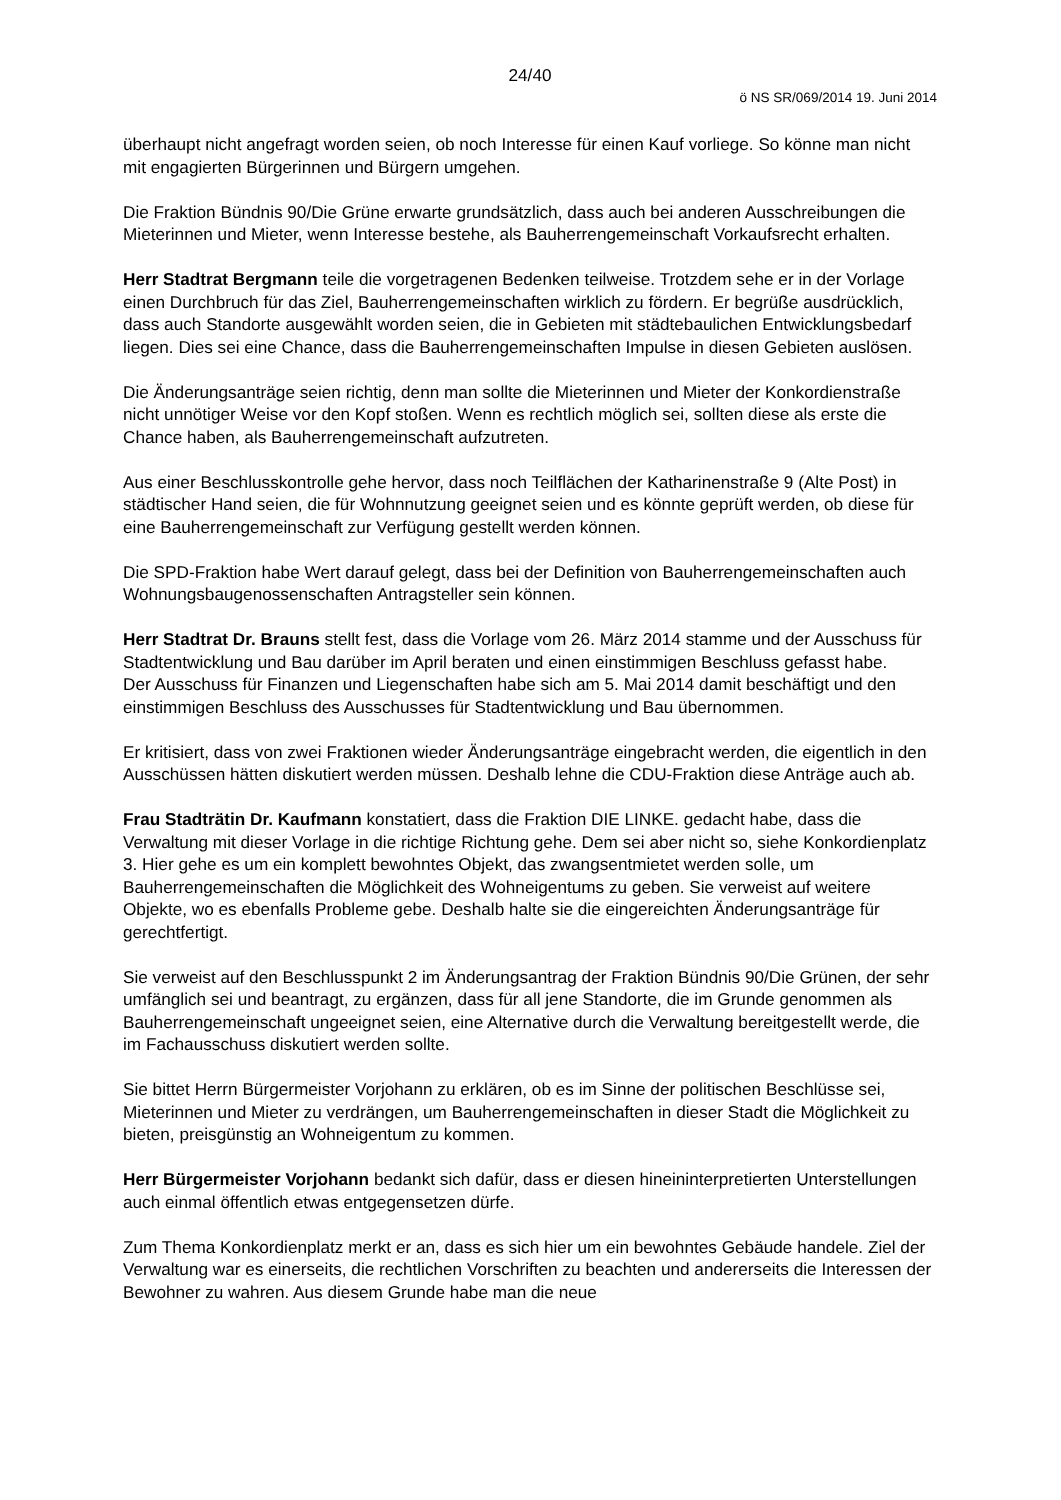24/40
ö NS SR/069/2014 19. Juni 2014
überhaupt nicht angefragt worden seien, ob noch Interesse für einen Kauf vorliege. So könne man nicht mit engagierten Bürgerinnen und Bürgern umgehen.
Die Fraktion Bündnis 90/Die Grüne erwarte grundsätzlich, dass auch bei anderen Ausschreibungen die Mieterinnen und Mieter, wenn Interesse bestehe, als Bauherrengemeinschaft Vorkaufsrecht erhalten.
Herr Stadtrat Bergmann teile die vorgetragenen Bedenken teilweise. Trotzdem sehe er in der Vorlage einen Durchbruch für das Ziel, Bauherrengemeinschaften wirklich zu fördern. Er begrüße ausdrücklich, dass auch Standorte ausgewählt worden seien, die in Gebieten mit städtebaulichen Entwicklungsbedarf liegen. Dies sei eine Chance, dass die Bauherrengemeinschaften Impulse in diesen Gebieten auslösen.
Die Änderungsanträge seien richtig, denn man sollte die Mieterinnen und Mieter der Konkordienstraße nicht unnötiger Weise vor den Kopf stoßen. Wenn es rechtlich möglich sei, sollten diese als erste die Chance haben, als Bauherrengemeinschaft aufzutreten.
Aus einer Beschlusskontrolle gehe hervor, dass noch Teilflächen der Katharinenstraße 9 (Alte Post) in städtischer Hand seien, die für Wohnnutzung geeignet seien und es könnte geprüft werden, ob diese für eine Bauherrengemeinschaft zur Verfügung gestellt werden können.
Die SPD-Fraktion habe Wert darauf gelegt, dass bei der Definition von Bauherrengemeinschaften auch Wohnungsbaugenossenschaften Antragsteller sein können.
Herr Stadtrat Dr. Brauns stellt fest, dass die Vorlage vom 26. März 2014 stamme und der Ausschuss für Stadtentwicklung und Bau darüber im April beraten und einen einstimmigen Beschluss gefasst habe.
Der Ausschuss für Finanzen und Liegenschaften habe sich am 5. Mai 2014 damit beschäftigt und den einstimmigen Beschluss des Ausschusses für Stadtentwicklung und Bau übernommen.
Er kritisiert, dass von zwei Fraktionen wieder Änderungsanträge eingebracht werden, die eigentlich in den Ausschüssen hätten diskutiert werden müssen. Deshalb lehne die CDU-Fraktion diese Anträge auch ab.
Frau Stadträtin Dr. Kaufmann konstatiert, dass die Fraktion DIE LINKE. gedacht habe, dass die Verwaltung mit dieser Vorlage in die richtige Richtung gehe. Dem sei aber nicht so, siehe Konkordienplatz 3. Hier gehe es um ein komplett bewohntes Objekt, das zwangsentmietet werden solle, um Bauherrengemeinschaften die Möglichkeit des Wohneigentums zu geben. Sie verweist auf weitere Objekte, wo es ebenfalls Probleme gebe. Deshalb halte sie die eingereichten Änderungsanträge für gerechtfertigt.
Sie verweist auf den Beschlusspunkt 2 im Änderungsantrag der Fraktion Bündnis 90/Die Grünen, der sehr umfänglich sei und beantragt, zu ergänzen, dass für all jene Standorte, die im Grunde genommen als Bauherrengemeinschaft ungeeignet seien, eine Alternative durch die Verwaltung bereitgestellt werde, die im Fachausschuss diskutiert werden sollte.
Sie bittet Herrn Bürgermeister Vorjohann zu erklären, ob es im Sinne der politischen Beschlüsse sei, Mieterinnen und Mieter zu verdrängen, um Bauherrengemeinschaften in dieser Stadt die Möglichkeit zu bieten, preisgünstig an Wohneigentum zu kommen.
Herr Bürgermeister Vorjohann bedankt sich dafür, dass er diesen hineininterpretierten Unterstellungen auch einmal öffentlich etwas entgegensetzen dürfe.
Zum Thema Konkordienplatz merkt er an, dass es sich hier um ein bewohntes Gebäude handele. Ziel der Verwaltung war es einerseits, die rechtlichen Vorschriften zu beachten und andererseits die Interessen der Bewohner zu wahren. Aus diesem Grunde habe man die neue